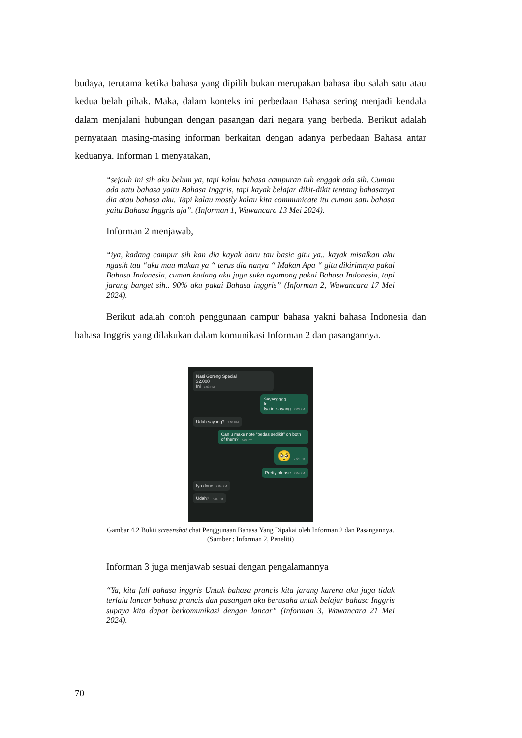budaya, terutama ketika bahasa yang dipilih bukan merupakan bahasa ibu salah satu atau kedua belah pihak. Maka, dalam konteks ini perbedaan Bahasa sering menjadi kendala dalam menjalani hubungan dengan pasangan dari negara yang berbeda. Berikut adalah pernyataan masing-masing informan berkaitan dengan adanya perbedaan Bahasa antar keduanya. Informan 1 menyatakan,
“sejauh ini sih aku belum ya, tapi kalau bahasa campuran tuh enggak ada sih. Cuman ada satu bahasa yaitu Bahasa Inggris, tapi kayak belajar dikit-dikit tentang bahasanya dia atau bahasa aku. Tapi kalau mostly kalau kita communicate itu cuman satu bahasa yaitu Bahasa Inggris aja”. (Informan 1, Wawancara 13 Mei 2024).
Informan 2 menjawab,
“iya, kadang campur sih kan dia kayak baru tau basic gitu ya.. kayak misalkan aku ngasih tau “aku mau makan ya “ terus dia nanya “ Makan Apa “ gitu dikirimnya pakai Bahasa Indonesia, cuman kadang aku juga suka ngomong pakai Bahasa Indonesia, tapi jarang banget sih.. 90% aku pakai Bahasa inggris” (Informan 2, Wawancara 17 Mei 2024).
Berikut adalah contoh penggunaan campur bahasa yakni bahasa Indonesia dan bahasa Inggris yang dilakukan dalam komunikasi Informan 2 dan pasangannya.
Nasi Goreng Special
32.000
Ini 7.03 PM
Sayangggg
Ini
Iya ini sayang 7.03 PM
Udah sayang? 7.03 PM
Can u make note “pedas sedikit” on both of them? 7.03 PM
🥺 7.04 PM
Pretty please 7.04 PM
Iya done 7.04 PM
Udah? 7.05 PM
Gambar 4.2 Bukti screenshot chat Penggunaan Bahasa Yang Dipakai oleh Informan 2 dan Pasangannya.
(Sumber : Informan 2, Peneliti)
Informan 3 juga menjawab sesuai dengan pengalamannya
“Ya, kita full bahasa inggris Untuk bahasa prancis kita jarang karena aku juga tidak terlalu lancar bahasa prancis dan pasangan aku berusaha untuk belajar bahasa Inggris supaya kita dapat berkomunikasi dengan lancar” (Informan 3, Wawancara 21 Mei 2024).
70